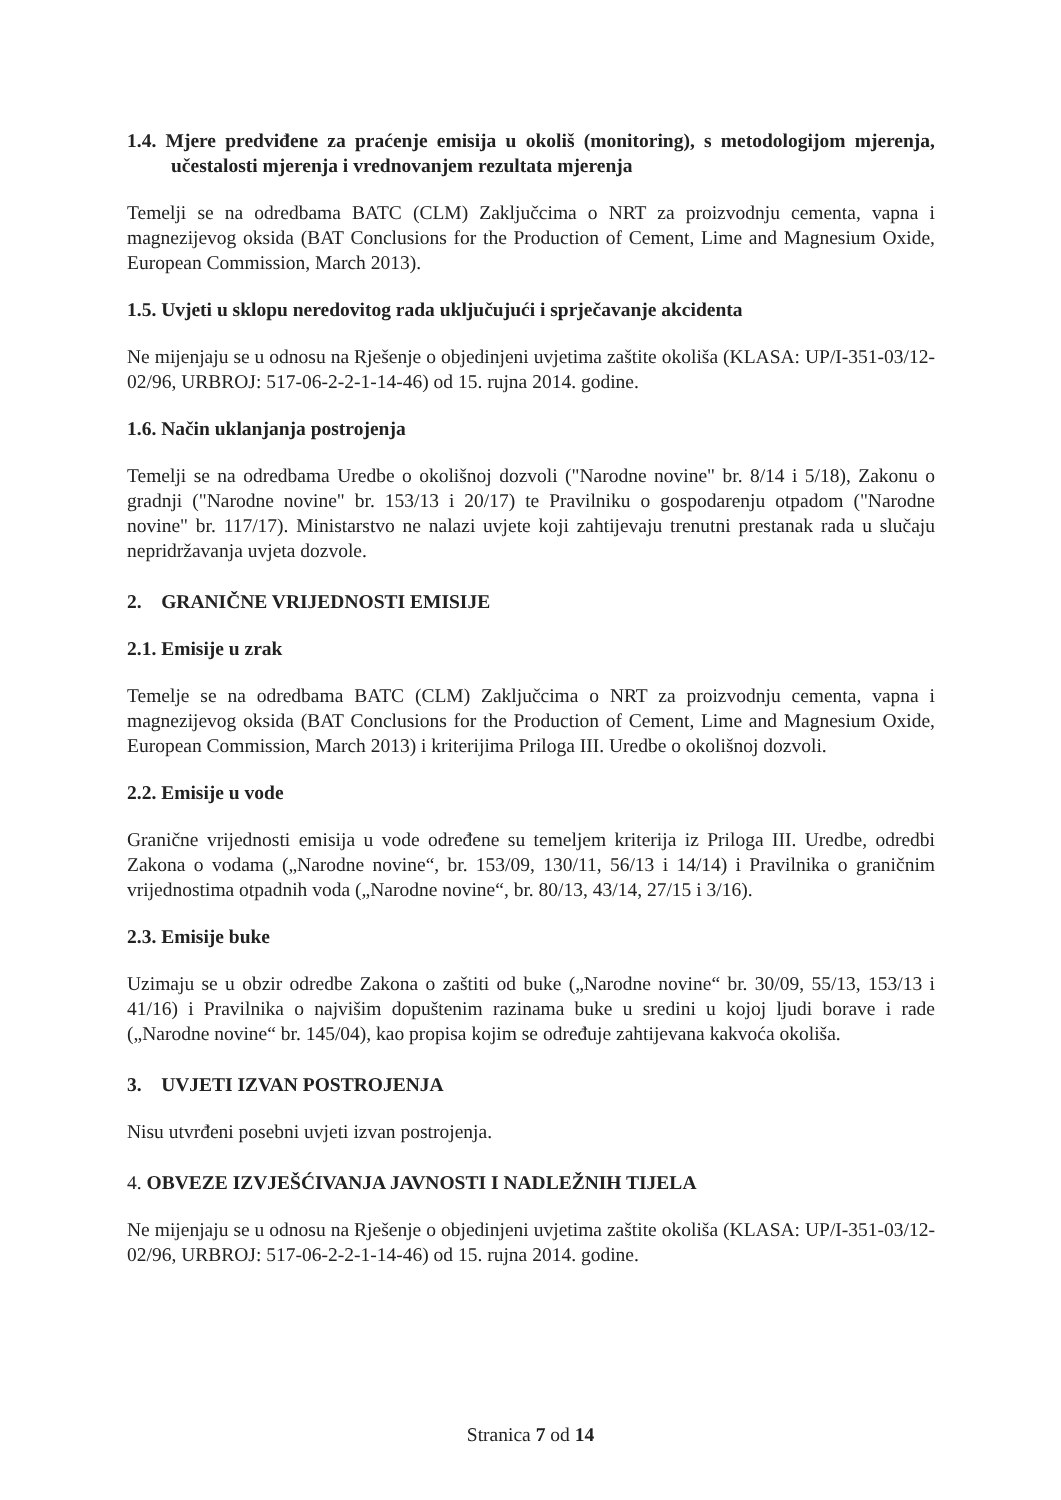1.4. Mjere predviđene za praćenje emisija u okoliš (monitoring), s metodologijom mjerenja, učestalosti mjerenja i vrednovanjem rezultata mjerenja
Temelji se na odredbama BATC (CLM) Zaključcima o NRT za proizvodnju cementa, vapna i magnezijevog oksida (BAT Conclusions for the Production of Cement, Lime and Magnesium Oxide, European Commission, March 2013).
1.5. Uvjeti u sklopu neredovitog rada uključujući i sprječavanje akcidenta
Ne mijenjaju se u odnosu na Rješenje o objedinjeni uvjetima zaštite okoliša (KLASA: UP/I-351-03/12-02/96, URBROJ: 517-06-2-2-1-14-46) od 15. rujna 2014. godine.
1.6. Način uklanjanja postrojenja
Temelji se na odredbama Uredbe o okolišnoj dozvoli ("Narodne novine" br. 8/14 i 5/18), Zakonu o gradnji ("Narodne novine" br. 153/13 i 20/17) te Pravilniku o gospodarenju otpadom ("Narodne novine" br. 117/17). Ministarstvo ne nalazi uvjete koji zahtijevaju trenutni prestanak rada u slučaju nepridržavanja uvjeta dozvole.
2. GRANIČNE VRIJEDNOSTI EMISIJE
2.1. Emisije u zrak
Temelje se na odredbama BATC (CLM) Zaključcima o NRT za proizvodnju cementa, vapna i magnezijevog oksida (BAT Conclusions for the Production of Cement, Lime and Magnesium Oxide, European Commission, March 2013) i kriterijima Priloga III. Uredbe o okolišnoj dozvoli.
2.2. Emisije u vode
Granične vrijednosti emisija u vode određene su temeljem kriterija iz Priloga III. Uredbe, odredbi Zakona o vodama („Narodne novine“, br. 153/09, 130/11, 56/13 i 14/14) i Pravilnika o graničnim vrijednostima otpadnih voda („Narodne novine“, br. 80/13, 43/14, 27/15 i 3/16).
2.3. Emisije buke
Uzimaju se u obzir odredbe Zakona o zaštiti od buke („Narodne novine“ br. 30/09, 55/13, 153/13 i 41/16) i Pravilnika o najvišim dopuštenim razinama buke u sredini u kojoj ljudi borave i rade („Narodne novine“ br. 145/04), kao propisa kojim se određuje zahtijevana kakvoća okoliša.
3. UVJETI IZVAN POSTROJENJA
Nisu utvrđeni posebni uvjeti izvan postrojenja.
4. OBVEZE IZVJEŠĆIVANJA JAVNOSTI I NADLEŽNIH TIJELA
Ne mijenjaju se u odnosu na Rješenje o objedinjeni uvjetima zaštite okoliša (KLASA: UP/I-351-03/12-02/96, URBROJ: 517-06-2-2-1-14-46) od 15. rujna 2014. godine.
Stranica 7 od 14